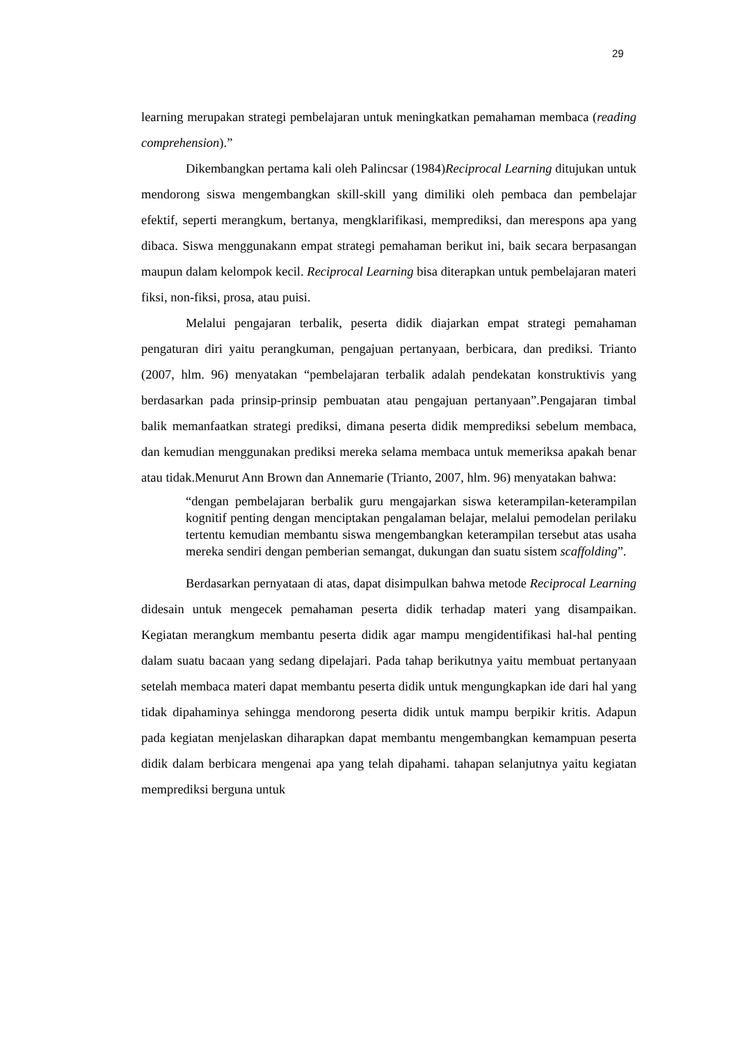29
learning merupakan strategi pembelajaran untuk meningkatkan pemahaman membaca (reading comprehension).”
Dikembangkan pertama kali oleh Palincsar (1984)Reciprocal Learning ditujukan untuk mendorong siswa mengembangkan skill-skill yang dimiliki oleh pembaca dan pembelajar efektif, seperti merangkum, bertanya, mengklarifikasi, memprediksi, dan merespons apa yang dibaca. Siswa menggunakann empat strategi pemahaman berikut ini, baik secara berpasangan maupun dalam kelompok kecil. Reciprocal Learning bisa diterapkan untuk pembelajaran materi fiksi, non-fiksi, prosa, atau puisi.
Melalui pengajaran terbalik, peserta didik diajarkan empat strategi pemahaman pengaturan diri yaitu perangkuman, pengajuan pertanyaan, berbicara, dan prediksi. Trianto (2007, hlm. 96) menyatakan “pembelajaran terbalik adalah pendekatan konstruktivis yang berdasarkan pada prinsip-prinsip pembuatan atau pengajuan pertanyaan”.Pengajaran timbal balik memanfaatkan strategi prediksi, dimana peserta didik memprediksi sebelum membaca, dan kemudian menggunakan prediksi mereka selama membaca untuk memeriksa apakah benar atau tidak.Menurut Ann Brown dan Annemarie (Trianto, 2007, hlm. 96) menyatakan bahwa:
“dengan pembelajaran berbalik guru mengajarkan siswa keterampilan-keterampilan kognitif penting dengan menciptakan pengalaman belajar, melalui pemodelan perilaku tertentu kemudian membantu siswa mengembangkan keterampilan tersebut atas usaha mereka sendiri dengan pemberian semangat, dukungan dan suatu sistem scaffolding”.
Berdasarkan pernyataan di atas, dapat disimpulkan bahwa metode Reciprocal Learning didesain untuk mengecek pemahaman peserta didik terhadap materi yang disampaikan. Kegiatan merangkum membantu peserta didik agar mampu mengidentifikasi hal-hal penting dalam suatu bacaan yang sedang dipelajari. Pada tahap berikutnya yaitu membuat pertanyaan setelah membaca materi dapat membantu peserta didik untuk mengungkapkan ide dari hal yang tidak dipahaminya sehingga mendorong peserta didik untuk mampu berpikir kritis. Adapun pada kegiatan menjelaskan diharapkan dapat membantu mengembangkan kemampuan peserta didik dalam berbicara mengenai apa yang telah dipahami. tahapan selanjutnya yaitu kegiatan memprediksi berguna untuk